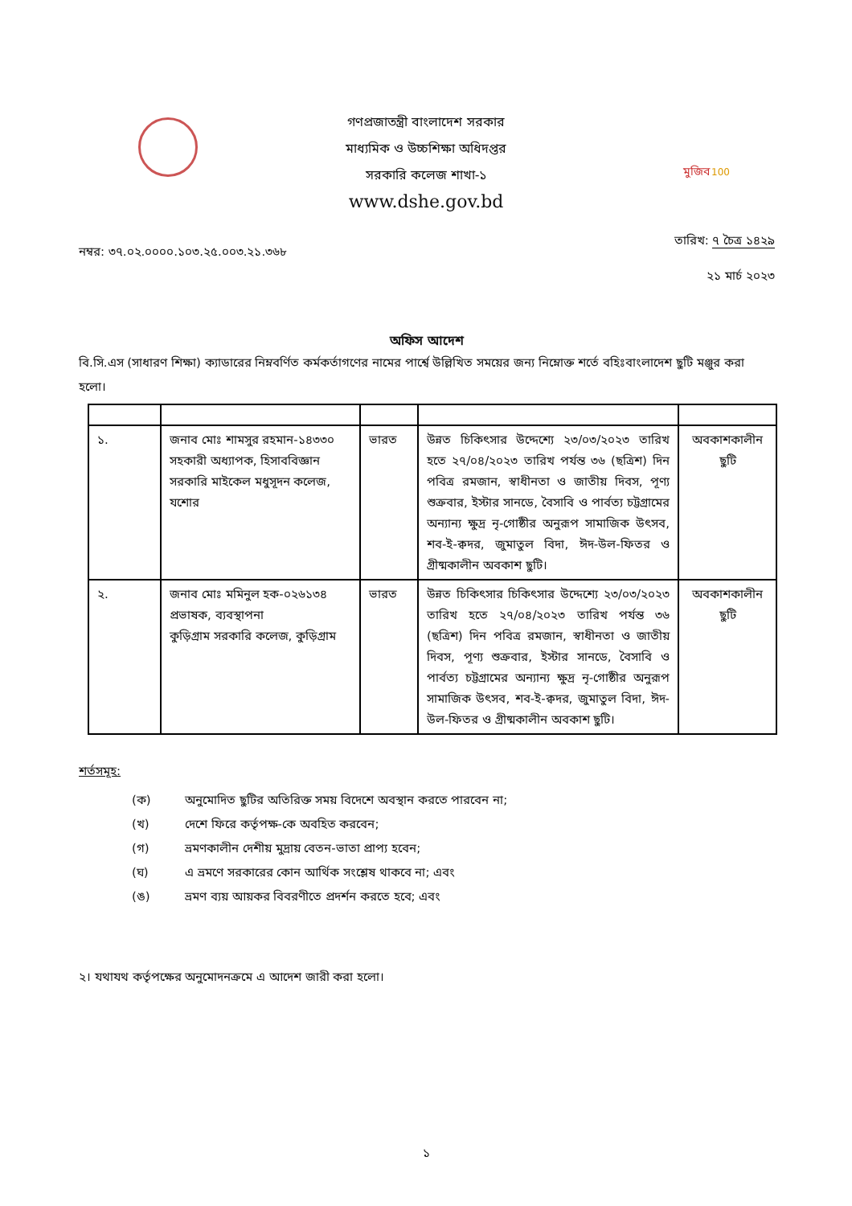গণপ্রজাতন্ত্রী বাংলাদেশ সরকার
মাধ্যমিক ও উচ্চশিক্ষা অধিদপ্তর
সরকারি কলেজ শাখা-১
www.dshe.gov.bd
মুজিব
100
নম্বর: ৩৭.০২.০০০০.১০৩.২৫.০০৩.২১.৩৬৮ তারিখ: ৭ চৈত্র ১৪২৯
২১ মার্চ ২০২৩
অফিস আদেশ
বি.সি.এস (সাধারণ শিক্ষা) ক্যাডারের নিম্নবর্ণিত কর্মকর্তাগণের নামের পার্শ্বে উল্লিখিত সময়ের জন্য নিম্নোক্ত শর্তে বহিঃবাংলাদেশ ছুটি মঞ্জুর করা হলো।
| ১. | জনাব মোঃ শামসুর রহমান-১৪৩৩০ সহকারী অধ্যাপক, হিসাববিজ্ঞান সরকারি মাইকেল মধুসূদন কলেজ, যশোর | ভারত | উন্নত চিকিৎসার উদ্দেশ্যে ২৩/০৩/২০২৩ তারিখ হতে ২৭/০৪/২০২৩ তারিখ পর্যন্ত ৩৬ (ছত্রিশ) দিন পবিত্র রমজান, স্বাধীনতা ও জাতীয় দিবস, পূণ্য শুক্রবার, ইস্টার সানডে, বৈসাবি ও পার্বত্য চট্টগ্রামের অন্যান্য ক্ষুদ্র নৃ-গোষ্ঠীর অনুরূপ সামাজিক উৎসব, শব-ই-ক্বদর, জুমাতুল বিদা, ঈদ-উল-ফিতর ও গ্রীষ্মকালীন অবকাশ ছুটি। | অবকাশকালীন ছুটি |
| ২. | জনাব মোঃ মমিনুল হক-০২৬১৩৪ প্রভাষক, ব্যবস্থাপনা কুড়িগ্রাম সরকারি কলেজ, কুড়িগ্রাম | ভারত | উন্নত চিকিৎসার চিকিৎসার উদ্দেশ্যে ২৩/০৩/২০২৩ তারিখ হতে ২৭/০৪/২০২৩ তারিখ পর্যন্ত ৩৬ (ছত্রিশ) দিন পবিত্র রমজান, স্বাধীনতা ও জাতীয় দিবস, পূণ্য শুক্রবার, ইস্টার সানডে, বৈসাবি ও পার্বত্য চট্টগ্রামের অন্যান্য ক্ষুদ্র নৃ-গোষ্ঠীর অনুরূপ সামাজিক উৎসব, শব-ই-ক্বদর, জুমাতুল বিদা, ঈদ-উল-ফিতর ও গ্রীষ্মকালীন অবকাশ ছুটি। | অবকাশকালীন ছুটি |
শর্তসমূহ:
(ক) অনুমোদিত ছুটির অতিরিক্ত সময় বিদেশে অবস্থান করতে পারবেন না;
(খ) দেশে ফিরে কর্তৃপক্ষ-কে অবহিত করবেন;
(গ) ভ্রমণকালীন দেশীয় মুদ্রায় বেতন-ভাতা প্রাপ্য হবেন;
(ঘ) এ ভ্রমণে সরকারের কোন আর্থিক সংশ্লেষ থাকবে না; এবং
(ঙ) ভ্রমণ ব্যয় আয়কর বিবরণীতে প্রদর্শন করতে হবে; এবং
২। যথাযথ কর্তৃপক্ষের অনুমোদনক্রমে এ আদেশ জারী করা হলো।
১